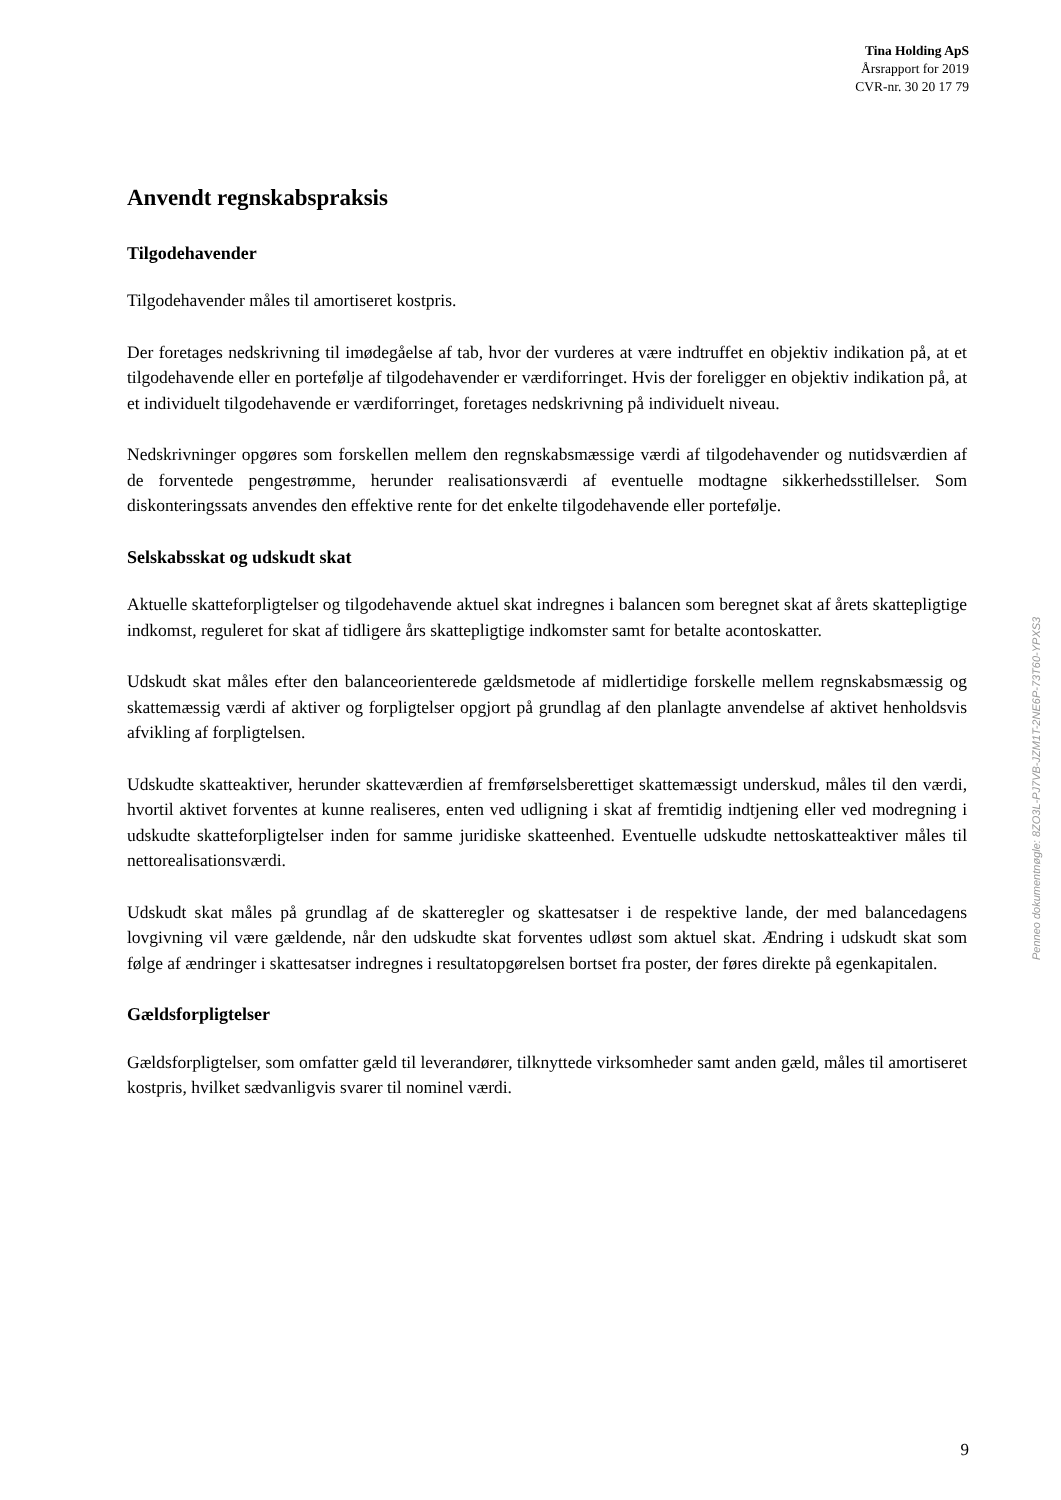Tina Holding ApS
Årsrapport for 2019
CVR-nr. 30 20 17 79
Anvendt regnskabspraksis
Tilgodehavender
Tilgodehavender måles til amortiseret kostpris.
Der foretages nedskrivning til imødegåelse af tab, hvor der vurderes at være indtruffet en objektiv indikation på, at et tilgodehavende eller en portefølje af tilgodehavender er værdiforringet. Hvis der foreligger en objektiv indikation på, at et individuelt tilgodehavende er værdiforringet, foretages nedskrivning på individuelt niveau.
Nedskrivninger opgøres som forskellen mellem den regnskabsmæssige værdi af tilgodehavender og nutidsværdien af de forventede pengestrømme, herunder realisationsværdi af eventuelle modtagne sikkerhedsstillelser. Som diskonteringssats anvendes den effektive rente for det enkelte tilgodehavende eller portefølje.
Selskabsskat og udskudt skat
Aktuelle skatteforpligtelser og tilgodehavende aktuel skat indregnes i balancen som beregnet skat af årets skattepligtige indkomst, reguleret for skat af tidligere års skattepligtige indkomster samt for betalte acontoskatter.
Udskudt skat måles efter den balanceorienterede gældsmetode af midlertidige forskelle mellem regnskabsmæssig og skattemæssig værdi af aktiver og forpligtelser opgjort på grundlag af den planlagte anvendelse af aktivet henholdsvis afvikling af forpligtelsen.
Udskudte skatteaktiver, herunder skatteværdien af fremførselsberettiget skattemæssigt underskud, måles til den værdi, hvortil aktivet forventes at kunne realiseres, enten ved udligning i skat af fremtidig indtjening eller ved modregning i udskudte skatteforpligtelser inden for samme juridiske skatteenhed. Eventuelle udskudte nettoskatteaktiver måles til nettorealisationsværdi.
Udskudt skat måles på grundlag af de skatteregler og skattesatser i de respektive lande, der med balancedagens lovgivning vil være gældende, når den udskudte skat forventes udløst som aktuel skat. Ændring i udskudt skat som følge af ændringer i skattesatser indregnes i resultatopgørelsen bortset fra poster, der føres direkte på egenkapitalen.
Gældsforpligtelser
Gældsforpligtelser, som omfatter gæld til leverandører, tilknyttede virksomheder samt anden gæld, måles til amortiseret kostpris, hvilket sædvanligvis svarer til nominel værdi.
Penneo dokumentnøgle: 8ZO3L-PJ7VB-JZM1T-2NE6P-73T60-YPXS3
9